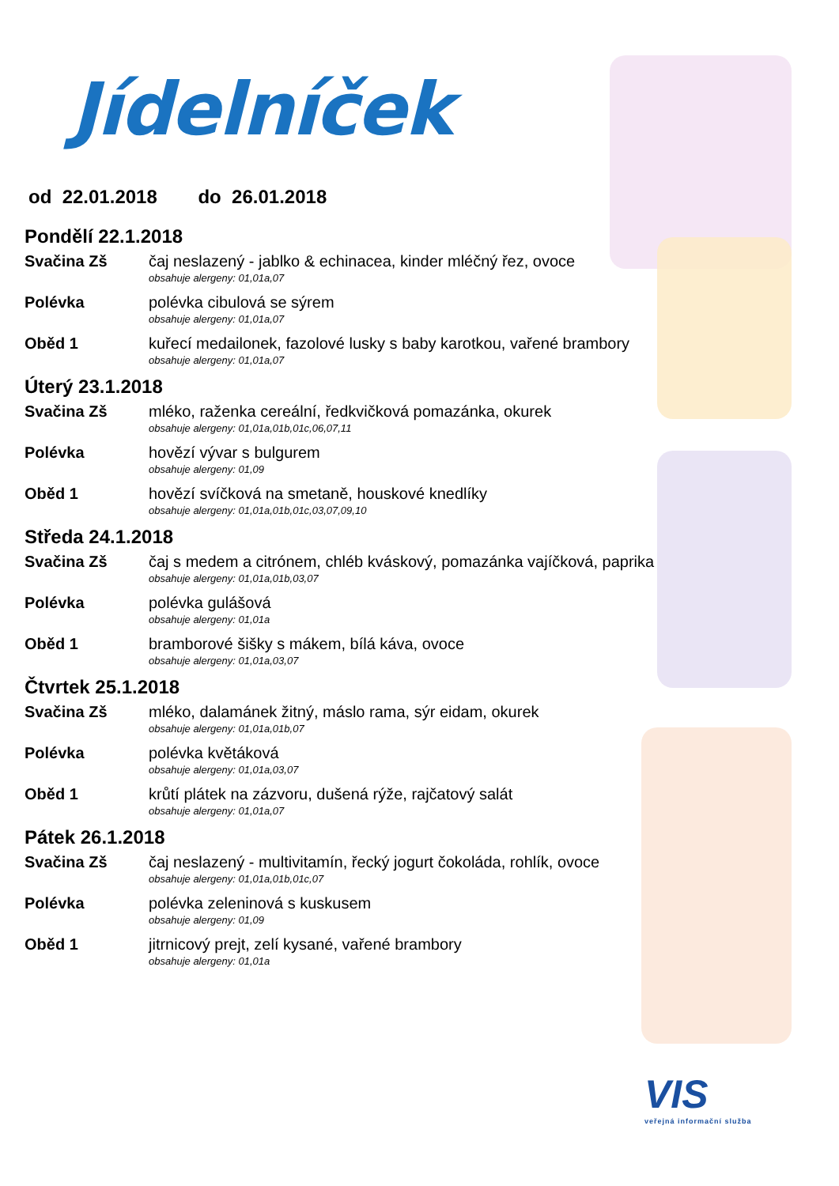Jídelníček
od 22.01.2018 do 26.01.2018
Pondělí 22.1.2018
Svačina Zš čaj neslazený - jablko & echinacea, kinder mléčný řez, ovoce
obsahuje alergeny: 01,01a,07
Polévka polévka cibulová se sýrem
obsahuje alergeny: 01,01a,07
Oběd 1 kuřecí medailonek, fazolové lusky s baby karotkou, vařené brambory
obsahuje alergeny: 01,01a,07
Úterý 23.1.2018
Svačina Zš mléko, raženka cereální, ředkvičková pomazánka, okurek
obsahuje alergeny: 01,01a,01b,01c,06,07,11
Polévka hovězí vývar s bulgurem
obsahuje alergeny: 01,09
Oběd 1 hovězí svíčková na smetaně, houskové knedlíky
obsahuje alergeny: 01,01a,01b,01c,03,07,09,10
Středa 24.1.2018
Svačina Zš čaj s medem a citrónem, chléb kváskový, pomazánka vajíčková, paprika
obsahuje alergeny: 01,01a,01b,03,07
Polévka polévka gulášová
obsahuje alergeny: 01,01a
Oběd 1 bramborové šišky s mákem, bílá káva, ovoce
obsahuje alergeny: 01,01a,03,07
Čtvrtek 25.1.2018
Svačina Zš mléko, dalamánek žitný, máslo rama, sýr eidam, okurek
obsahuje alergeny: 01,01a,01b,07
Polévka polévka květáková
obsahuje alergeny: 01,01a,03,07
Oběd 1 krůtí plátek na zázvoru, dušená rýže, rajčatový salát
obsahuje alergeny: 01,01a,07
Pátek 26.1.2018
Svačina Zš čaj neslazený - multivitamín, řecký jogurt čokoláda, rohlík, ovoce
obsahuje alergeny: 01,01a,01b,01c,07
Polévka polévka zeleninová s kuskusem
obsahuje alergeny: 01,09
Oběd 1 jitrnicový prejt, zelí kysané, vařené brambory
obsahuje alergeny: 01,01a
VIS
veřejná informační služba